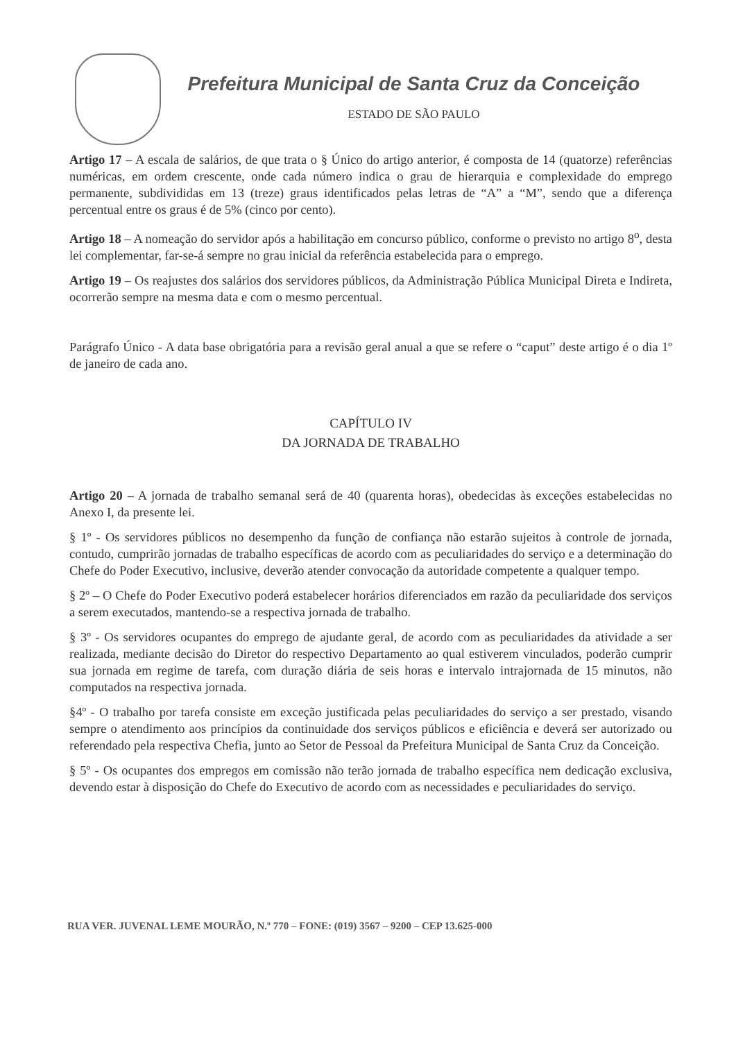Prefeitura Municipal de Santa Cruz da Conceição
ESTADO DE SÃO PAULO
Artigo 17 – A escala de salários, de que trata o § Único do artigo anterior, é composta de 14 (quatorze) referências numéricas, em ordem crescente, onde cada número indica o grau de hierarquia e complexidade do emprego permanente, subdivididas em 13 (treze) graus identificados pelas letras de “A” a “M”, sendo que a diferença percentual entre os graus é de 5% (cinco por cento).
Artigo 18 – A nomeação do servidor após a habilitação em concurso público, conforme o previsto no artigo 8<sup>o</sup>, desta lei complementar, far-se-á sempre no grau inicial da referência estabelecida para o emprego.
Artigo 19 – Os reajustes dos salários dos servidores públicos, da Administração Pública Municipal Direta e Indireta, ocorrerão sempre na mesma data e com o mesmo percentual.
Parágrafo Único - A data base obrigatória para a revisão geral anual a que se refere o “caput” deste artigo é o dia 1º de janeiro de cada ano.
CAPÍTULO IV
DA JORNADA DE TRABALHO
Artigo 20 – A jornada de trabalho semanal será de 40 (quarenta horas), obedecidas às exceções estabelecidas no Anexo I, da presente lei.
§ 1º - Os servidores públicos no desempenho da função de confiança não estarão sujeitos à controle de jornada, contudo, cumprirão jornadas de trabalho específicas de acordo com as peculiaridades do serviço e a determinação do Chefe do Poder Executivo, inclusive, deverão atender convocação da autoridade competente a qualquer tempo.
§ 2º – O Chefe do Poder Executivo poderá estabelecer horários diferenciados em razão da peculiaridade dos serviços a serem executados, mantendo-se a respectiva jornada de trabalho.
§ 3º - Os servidores ocupantes do emprego de ajudante geral, de acordo com as peculiaridades da atividade a ser realizada, mediante decisão do Diretor do respectivo Departamento ao qual estiverem vinculados, poderão cumprir sua jornada em regime de tarefa, com duração diária de seis horas e intervalo intrajornada de 15 minutos, não computados na respectiva jornada.
§4º - O trabalho por tarefa consiste em exceção justificada pelas peculiaridades do serviço a ser prestado, visando sempre o atendimento aos princípios da continuidade dos serviços públicos e eficiência e deverá ser autorizado ou referendado pela respectiva Chefia, junto ao Setor de Pessoal da Prefeitura Municipal de Santa Cruz da Conceição.
§ 5º - Os ocupantes dos empregos em comissão não terão jornada de trabalho específica nem dedicação exclusiva, devendo estar à disposição do Chefe do Executivo de acordo com as necessidades e peculiaridades do serviço.
RUA VER. JUVENAL LEME MOURÃO, N.º 770 – FONE: (019) 3567 – 9200 – CEP 13.625-000